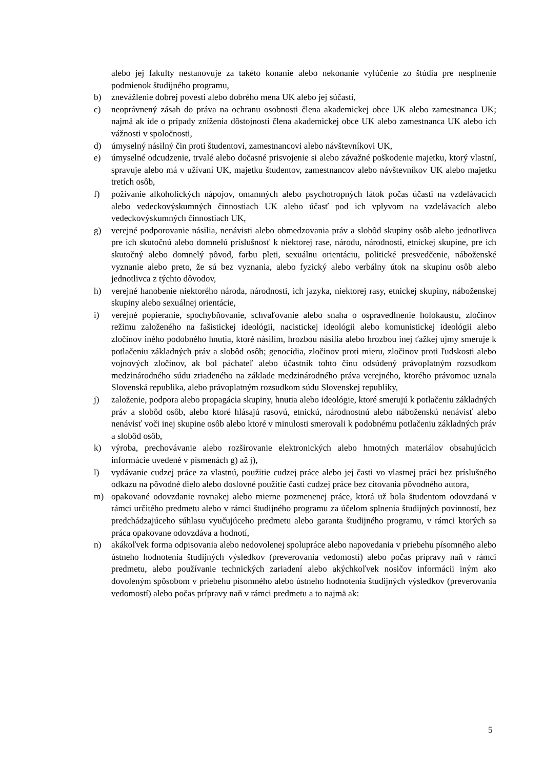alebo jej fakulty nestanovuje za takéto konanie alebo nekonanie vylúčenie zo štúdia pre nesplnenie podmienok študijného programu,
b) znevážlenie dobrej povesti alebo dobrého mena UK alebo jej súčasti,
c) neoprávnený zásah do práva na ochranu osobnosti člena akademickej obce UK alebo zamestnanca UK; najmä ak ide o prípady zníženia dôstojnosti člena akademickej obce UK alebo zamestnanca UK alebo ich vážnosti v spoločnosti,
d) úmyselný násilný čin proti študentovi, zamestnancovi alebo návštevníkovi UK,
e) úmyselné odcudzenie, trvalé alebo dočasné prisvojenie si alebo závažné poškodenie majetku, ktorý vlastní, spravuje alebo má v užívaní UK, majetku študentov, zamestnancov alebo návštevníkov UK alebo majetku tretích osôb,
f) požívanie alkoholických nápojov, omamných alebo psychotropných látok počas účasti na vzdelávacích alebo vedeckovýskumných činnostiach UK alebo účasť pod ich vplyvom na vzdelávacích alebo vedeckovýskumných činnostiach UK,
g) verejné podporovanie násilia, nenávisti alebo obmedzovania práv a slobôd skupiny osôb alebo jednotlivca pre ich skutočnú alebo domnelú príslušnosť k niektorej rase, národu, národnosti, etnickej skupine, pre ich skutočný alebo domnelý pôvod, farbu pleti, sexuálnu orientáciu, politické presvedčenie, náboženské vyznanie alebo preto, že sú bez vyznania, alebo fyzický alebo verbálny útok na skupinu osôb alebo jednotlivca z týchto dôvodov,
h) verejné hanobenie niektorého národa, národnosti, ich jazyka, niektorej rasy, etnickej skupiny, náboženskej skupiny alebo sexuálnej orientácie,
i) verejné popieranie, spochybňovanie, schvaľovanie alebo snaha o ospravedlnenie holokaustu, zločinov režimu založeného na fašistickej ideológii, nacistickej ideológii alebo komunistickej ideológii alebo zločinov iného podobného hnutia, ktoré násilím, hrozbou násilia alebo hrozbou inej ťažkej ujmy smeruje k potlačeniu základných práv a slobôd osôb; genocídia, zločinov proti mieru, zločinov proti ľudskosti alebo vojnových zločinov, ak bol páchateľ alebo účastník tohto činu odsúdený právoplatným rozsudkom medzinárodného súdu zriadeného na základe medzinárodného práva verejného, ktorého právomoc uznala Slovenská republika, alebo právoplatným rozsudkom súdu Slovenskej republiky,
j) založenie, podpora alebo propagácia skupiny, hnutia alebo ideológie, ktoré smerujú k potlačeniu základných práv a slobôd osôb, alebo ktoré hlásajú rasovú, etnickú, národnostnú alebo náboženskú nenávisť alebo nenávisť voči inej skupine osôb alebo ktoré v minulosti smerovali k podobnému potlačeniu základných práv a slobôd osôb,
k) výroba, prechovávanie alebo rozširovanie elektronických alebo hmotných materiálov obsahujúcich informácie uvedené v písmenách g) až j),
l) vydávanie cudzej práce za vlastnú, použitie cudzej práce alebo jej časti vo vlastnej práci bez príslušného odkazu na pôvodné dielo alebo doslovné použitie časti cudzej práce bez citovania pôvodného autora,
m) opakované odovzdanie rovnakej alebo mierne pozmenenej práce, ktorá už bola študentom odovzdaná v rámci určitého predmetu alebo v rámci študijného programu za účelom splnenia študijných povinností, bez predchádzajúceho súhlasu vyučujúceho predmetu alebo garanta študijného programu, v rámci ktorých sa práca opakovane odovzdáva a hodnotí,
n) akákoľvek forma odpisovania alebo nedovolenej spolupráce alebo napovedania v priebehu písomného alebo ústneho hodnotenia študijných výsledkov (preverovania vedomostí) alebo počas prípravy naň v rámci predmetu, alebo používanie technických zariadení alebo akýchkoľvek nosičov informácii iným ako dovoleným spôsobom v priebehu písomného alebo ústneho hodnotenia študijných výsledkov (preverovania vedomostí) alebo počas prípravy naň v rámci predmetu a to najmä ak:
5